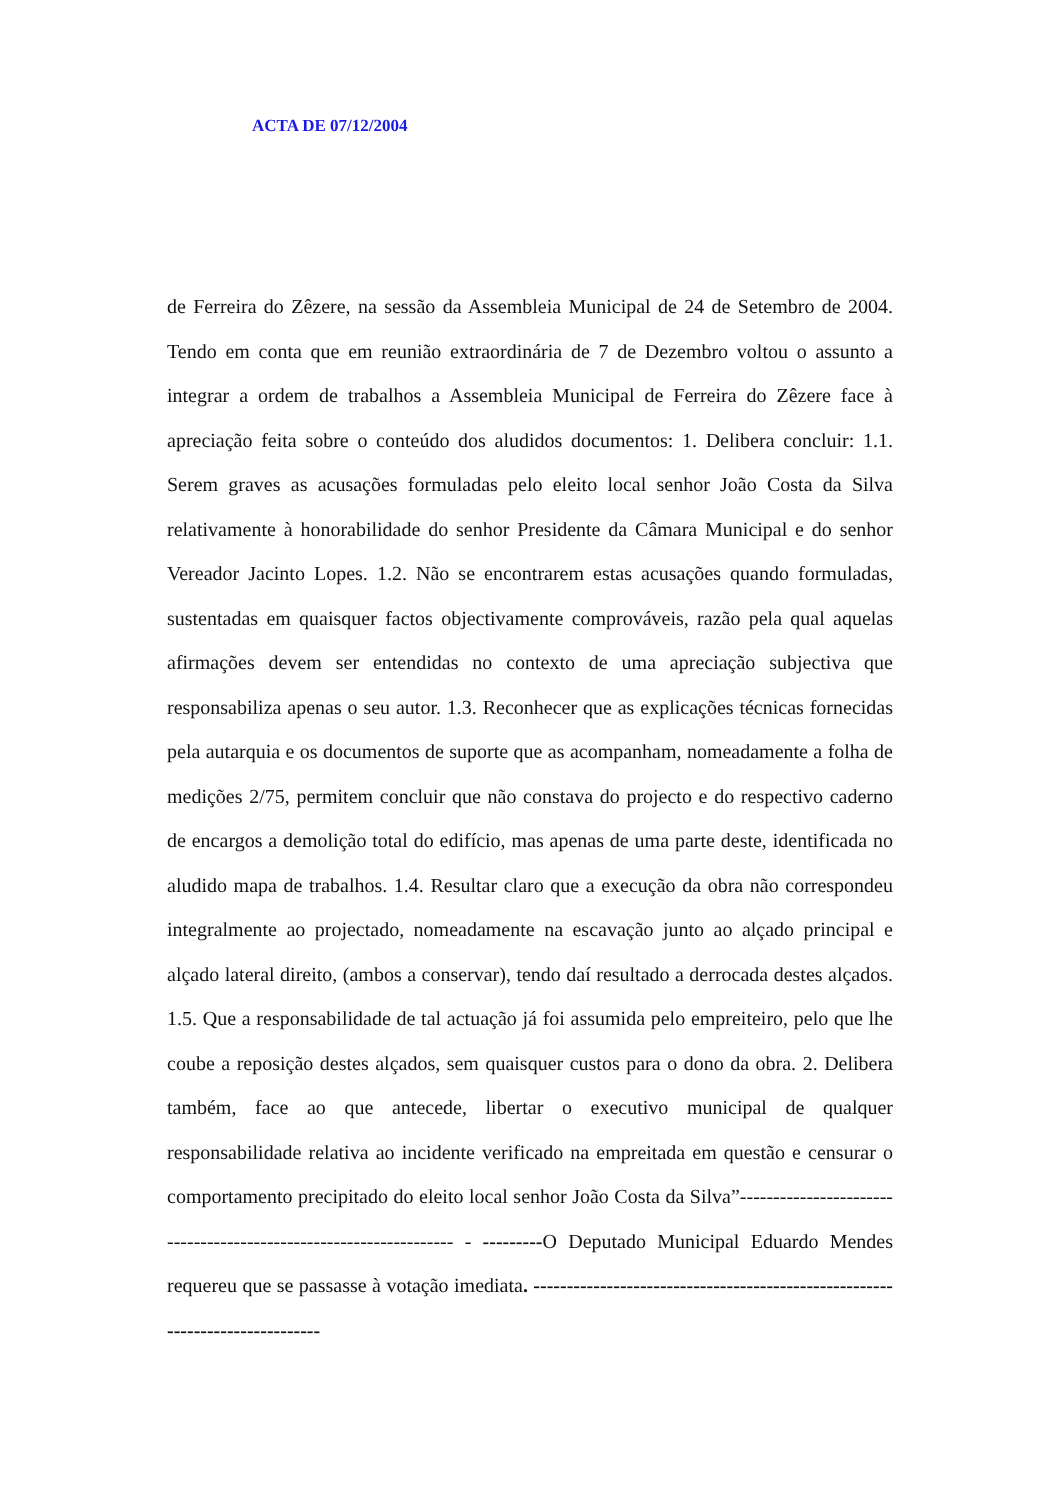ACTA DE 07/12/2004
de Ferreira do Zêzere, na sessão da Assembleia Municipal de 24 de Setembro de 2004. Tendo em conta que em reunião extraordinária de 7 de Dezembro voltou o assunto a integrar a ordem de trabalhos a Assembleia Municipal de Ferreira do Zêzere face à apreciação feita sobre o conteúdo dos aludidos documentos: 1. Delibera concluir: 1.1. Serem graves as acusações formuladas pelo eleito local senhor João Costa da Silva relativamente à honorabilidade do senhor Presidente da Câmara Municipal e do senhor Vereador Jacinto Lopes. 1.2. Não se encontrarem estas acusações quando formuladas, sustentadas em quaisquer factos objectivamente comprováveis, razão pela qual aquelas afirmações devem ser entendidas no contexto de uma apreciação subjectiva que responsabiliza apenas o seu autor. 1.3. Reconhecer que as explicações técnicas fornecidas pela autarquia e os documentos de suporte que as acompanham, nomeadamente a folha de medições 2/75, permitem concluir que não constava do projecto e do respectivo caderno de encargos a demolição total do edifício, mas apenas de uma parte deste, identificada no aludido mapa de trabalhos. 1.4. Resultar claro que a execução da obra não correspondeu integralmente ao projectado, nomeadamente na escavação junto ao alçado principal e alçado lateral direito, (ambos a conservar), tendo daí resultado a derrocada destes alçados. 1.5. Que a responsabilidade de tal actuação já foi assumida pelo empreiteiro, pelo que lhe coube a reposição destes alçados, sem quaisquer custos para o dono da obra. 2. Delibera também, face ao que antecede, libertar o executivo municipal de qualquer responsabilidade relativa ao incidente verificado na empreitada em questão e censurar o comportamento precipitado do eleito local senhor João Costa da Silva”------------------------------------------------------------------ - ---------O Deputado Municipal Eduardo Mendes requereu que se passasse à votação imediata. -----------------------------------------------------------------------------